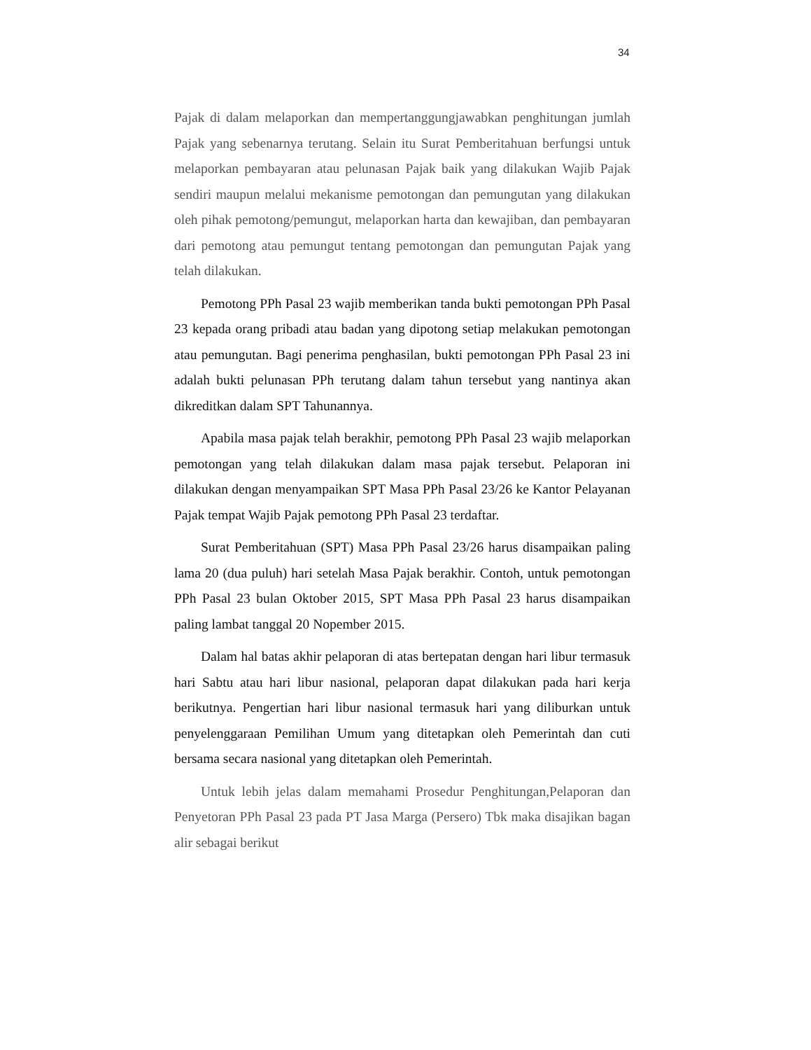34
Pajak di dalam melaporkan dan mempertanggungjawabkan penghitungan jumlah Pajak yang sebenarnya terutang. Selain itu Surat Pemberitahuan berfungsi untuk melaporkan pembayaran atau pelunasan Pajak baik yang dilakukan Wajib Pajak sendiri maupun melalui mekanisme pemotongan dan pemungutan yang dilakukan oleh pihak pemotong/pemungut, melaporkan harta dan kewajiban, dan pembayaran dari pemotong atau pemungut tentang pemotongan dan pemungutan Pajak yang telah dilakukan.
Pemotong PPh Pasal 23 wajib memberikan tanda bukti pemotongan PPh Pasal 23 kepada orang pribadi atau badan yang dipotong setiap melakukan pemotongan atau pemungutan. Bagi penerima penghasilan, bukti pemotongan PPh Pasal 23 ini adalah bukti pelunasan PPh terutang dalam tahun tersebut yang nantinya akan dikreditkan dalam SPT Tahunannya.
Apabila masa pajak telah berakhir, pemotong PPh Pasal 23 wajib melaporkan pemotongan yang telah dilakukan dalam masa pajak tersebut. Pelaporan ini dilakukan dengan menyampaikan SPT Masa PPh Pasal 23/26 ke Kantor Pelayanan Pajak tempat Wajib Pajak pemotong PPh Pasal 23 terdaftar.
Surat Pemberitahuan (SPT) Masa PPh Pasal 23/26 harus disampaikan paling lama 20 (dua puluh) hari setelah Masa Pajak berakhir. Contoh, untuk pemotongan PPh Pasal 23 bulan Oktober 2015, SPT Masa PPh Pasal 23 harus disampaikan paling lambat tanggal 20 Nopember 2015.
Dalam hal batas akhir pelaporan di atas bertepatan dengan hari libur termasuk hari Sabtu atau hari libur nasional, pelaporan dapat dilakukan pada hari kerja berikutnya. Pengertian hari libur nasional termasuk hari yang diliburkan untuk penyelenggaraan Pemilihan Umum yang ditetapkan oleh Pemerintah dan cuti bersama secara nasional yang ditetapkan oleh Pemerintah.
Untuk lebih jelas dalam memahami Prosedur Penghitungan,Pelaporan dan Penyetoran PPh Pasal 23 pada PT Jasa Marga (Persero) Tbk maka disajikan bagan alir sebagai berikut